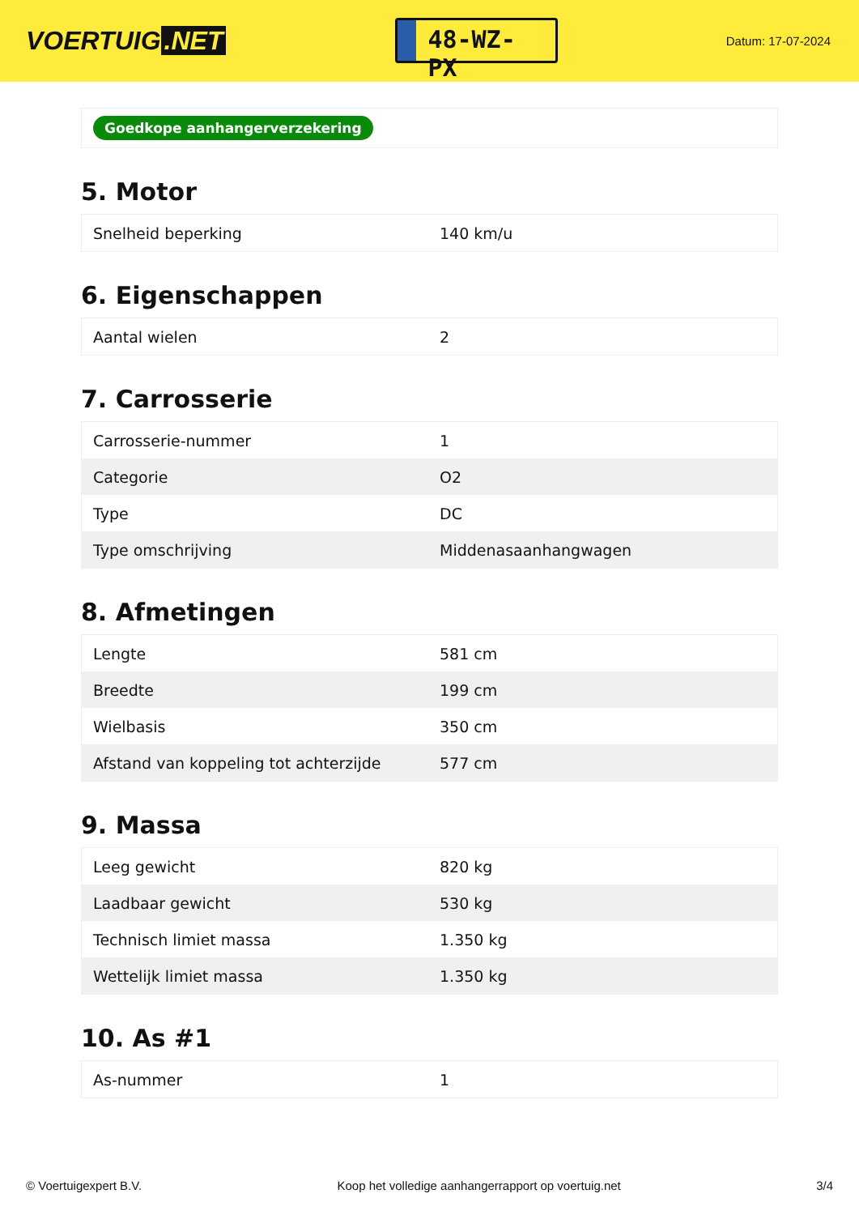VOERTUIG.NET
48-WZ-PX
Datum: 17-07-2024
Goedkope aanhangerverzekering
5. Motor
| Snelheid beperking | 140 km/u |
6. Eigenschappen
| Aantal wielen | 2 |
7. Carrosserie
| Carrosserie-nummer | 1 |
| Categorie | O2 |
| Type | DC |
| Type omschrijving | Middenasaanhangwagen |
8. Afmetingen
| Lengte | 581 cm |
| Breedte | 199 cm |
| Wielbasis | 350 cm |
| Afstand van koppeling tot achterzijde | 577 cm |
9. Massa
| Leeg gewicht | 820 kg |
| Laadbaar gewicht | 530 kg |
| Technisch limiet massa | 1.350 kg |
| Wettelijk limiet massa | 1.350 kg |
10. As #1
| As-nummer | 1 |
© Voertuigexpert B.V. Koop het volledige aanhangerrapport op voertuig.net 3/4